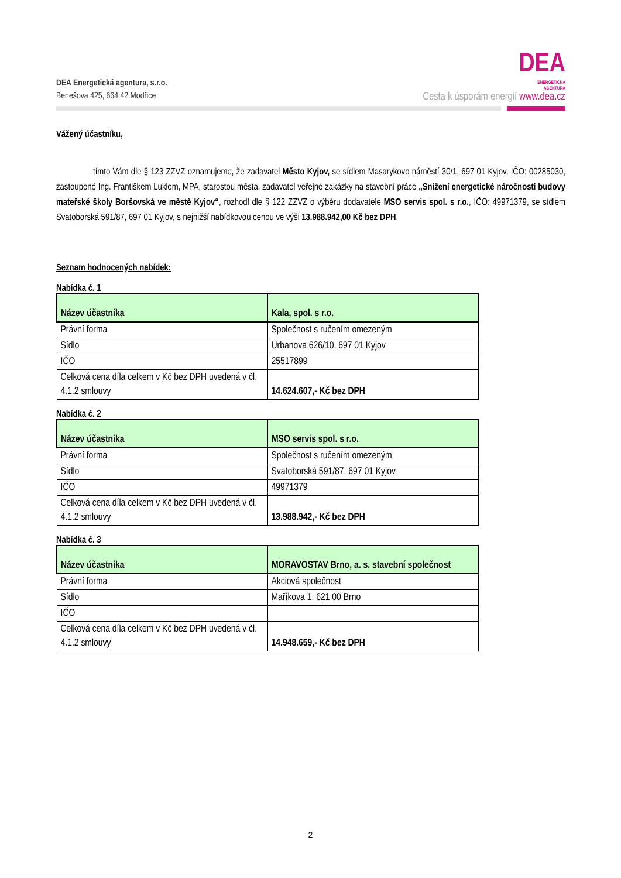DEA Energetická agentura, s.r.o.
Benešova 425, 664 42 Modřice
DEA
ENERGETICKÁ
AGENTURA
Cesta k úsporám energií www.dea.cz
Vážený účastníku,
tímto Vám dle § 123 ZZVZ oznamujeme, že zadavatel Město Kyjov, se sídlem Masarykovo náměstí 30/1, 697 01 Kyjov, IČO: 00285030, zastoupené Ing. Františkem Luklem, MPA, starostou města, zadavatel veřejné zakázky na stavební práce „Snížení energetické náročnosti budovy mateřské školy Boršovská ve městě Kyjov“, rozhodl dle § 122 ZZVZ o výběru dodavatele MSO servis spol. s r.o., IČO: 49971379, se sídlem Svatoborská 591/87, 697 01 Kyjov, s nejnižší nabídkovou cenou ve výši 13.988.942,00 Kč bez DPH.
Seznam hodnocených nabídek:
Nabídka č. 1
| Název účastníka | Kala, spol. s r.o. |
| Právní forma | Společnost s ručením omezeným |
| Sídlo | Urbanova 626/10, 697 01 Kyjov |
| IČO | 25517899 |
| Celková cena díla celkem v Kč bez DPH uvedená v čl. 4.1.2 smlouvy | 14.624.607,- Kč bez DPH |
Nabídka č. 2
| Název účastníka | MSO servis spol. s r.o. |
| Právní forma | Společnost s ručením omezeným |
| Sídlo | Svatoborská 591/87, 697 01 Kyjov |
| IČO | 49971379 |
| Celková cena díla celkem v Kč bez DPH uvedená v čl. 4.1.2 smlouvy | 13.988.942,- Kč bez DPH |
Nabídka č. 3
| Název účastníka | MORAVOSTAV Brno, a. s. stavební společnost |
| Právní forma | Akciová společnost |
| Sídlo | Maříkova 1, 621 00 Brno |
| IČO | |
| Celková cena díla celkem v Kč bez DPH uvedená v čl. 4.1.2 smlouvy | 14.948.659,- Kč bez DPH |
2